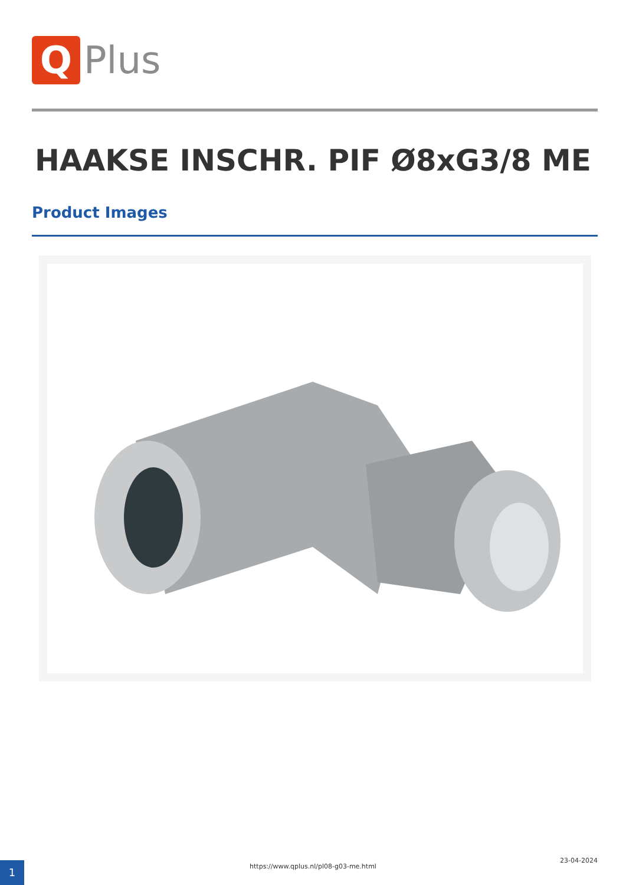Q
Plus
HAAKSE INSCHR. PIF Ø8xG3/8 ME
Product Images
1 https://www.qplus.nl/pl08-g03-me.html
23-04-2024